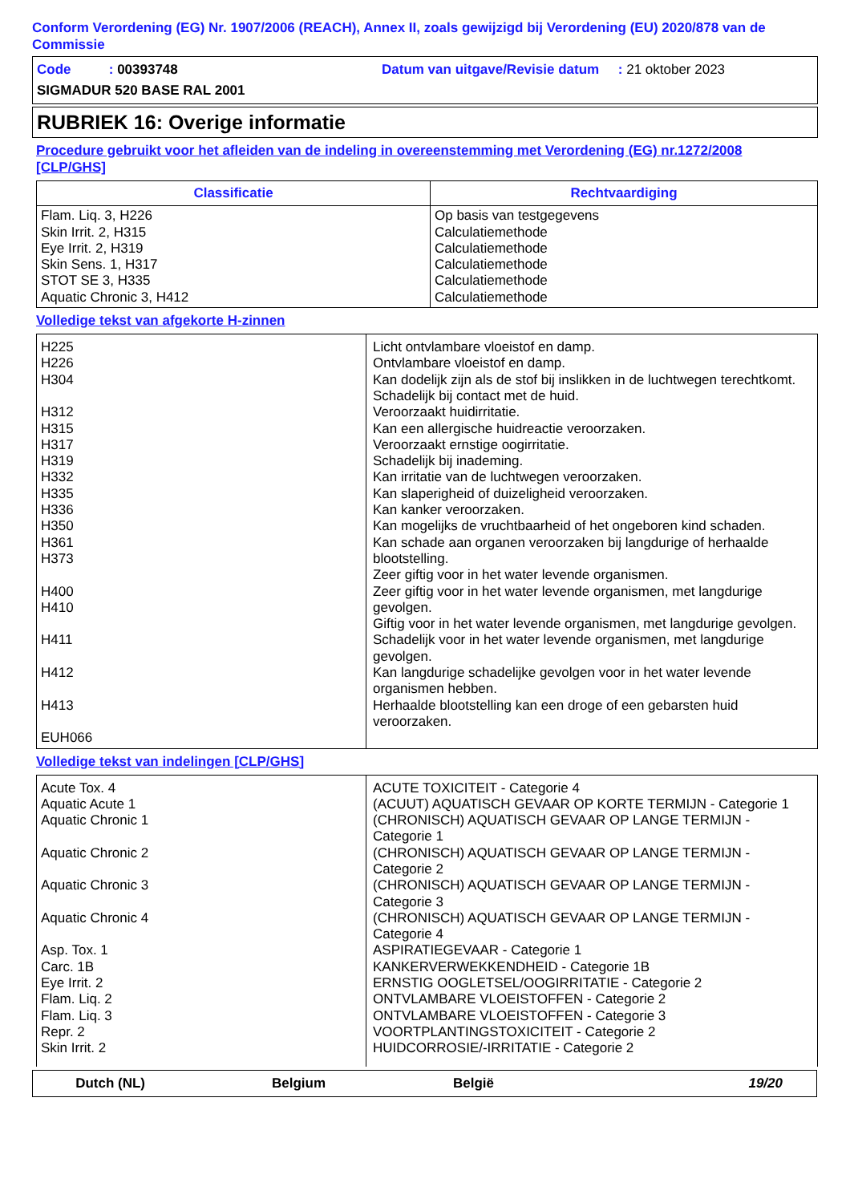Conform Verordening (EG) Nr. 1907/2006 (REACH), Annex II, zoals gewijzigd bij Verordening (EU) 2020/878 van de Commissie
Code : 00393748
Datum van uitgave/Revisie datum : 21 oktober 2023
SIGMADUR 520 BASE RAL 2001
RUBRIEK 16: Overige informatie
Procedure gebruikt voor het afleiden van de indeling in overeenstemming met Verordening (EG) nr.1272/2008 [CLP/GHS]
| Classificatie | Rechtvaardiging |
| --- | --- |
| Flam. Liq. 3, H226 Skin Irrit. 2, H315 Eye Irrit. 2, H319 Skin Sens. 1, H317 STOT SE 3, H335 Aquatic Chronic 3, H412 | Op basis van testgegevens Calculatiemethode Calculatiemethode Calculatiemethode Calculatiemethode Calculatiemethode |
Volledige tekst van afgekorte H-zinnen
| H225 H226 H304 H312 H315 H317 H319 H332 H335 H336 H350 H361 H373 H400 H410 H411 H412 H413 EUH066 | Licht ontvlambare vloeistof en damp. Ontvlambare vloeistof en damp. Kan dodelijk zijn als de stof bij inslikken in de luchtwegen terechtkomt. Schadelijk bij contact met de huid. Veroorzaakt huidirritatie. Kan een allergische huidreactie veroorzaken. Veroorzaakt ernstige oogirritatie. Schadelijk bij inademing. Kan irritatie van de luchtwegen veroorzaken. Kan slaperigheid of duizeligheid veroorzaken. Kan kanker veroorzaken. Kan mogelijks de vruchtbaarheid of het ongeboren kind schaden. Kan schade aan organen veroorzaken bij langdurige of herhaalde blootstelling. Zeer giftig voor in het water levende organismen. Zeer giftig voor in het water levende organismen, met langdurige gevolgen. Giftig voor in het water levende organismen, met langdurige gevolgen. Schadelijk voor in het water levende organismen, met langdurige gevolgen. Kan langdurige schadelijke gevolgen voor in het water levende organismen hebben. Herhaalde blootstelling kan een droge of een gebarsten huid veroorzaken. |
Volledige tekst van indelingen [CLP/GHS]
| Acute Tox. 4 Aquatic Acute 1 Aquatic Chronic 1 Aquatic Chronic 2 Aquatic Chronic 3 Aquatic Chronic 4 Asp. Tox. 1 Carc. 1B Eye Irrit. 2 Flam. Liq. 2 Flam. Liq. 3 Repr. 2 Skin Irrit. 2 | ACUTE TOXICITEIT - Categorie 4 (ACUUT) AQUATISCH GEVAAR OP KORTE TERMIJN - Categorie 1 (CHRONISCH) AQUATISCH GEVAAR OP LANGE TERMIJN - Categorie 1 (CHRONISCH) AQUATISCH GEVAAR OP LANGE TERMIJN - Categorie 2 (CHRONISCH) AQUATISCH GEVAAR OP LANGE TERMIJN - Categorie 3 (CHRONISCH) AQUATISCH GEVAAR OP LANGE TERMIJN - Categorie 4 ASPIRATIEGEVAAR - Categorie 1 KANKERVERWEKKENDHEID - Categorie 1B ERNSTIG OOGLETSEL/OOGIRRITATIE - Categorie 2 ONTVLAMBARE VLOEISTOFFEN - Categorie 2 ONTVLAMBARE VLOEISTOFFEN - Categorie 3 VOORTPLANTINGSTOXICITEIT - Categorie 2 HUIDCORROSIE/-IRRITATIE - Categorie 2 |
Dutch (NL) Belgium België 19/20